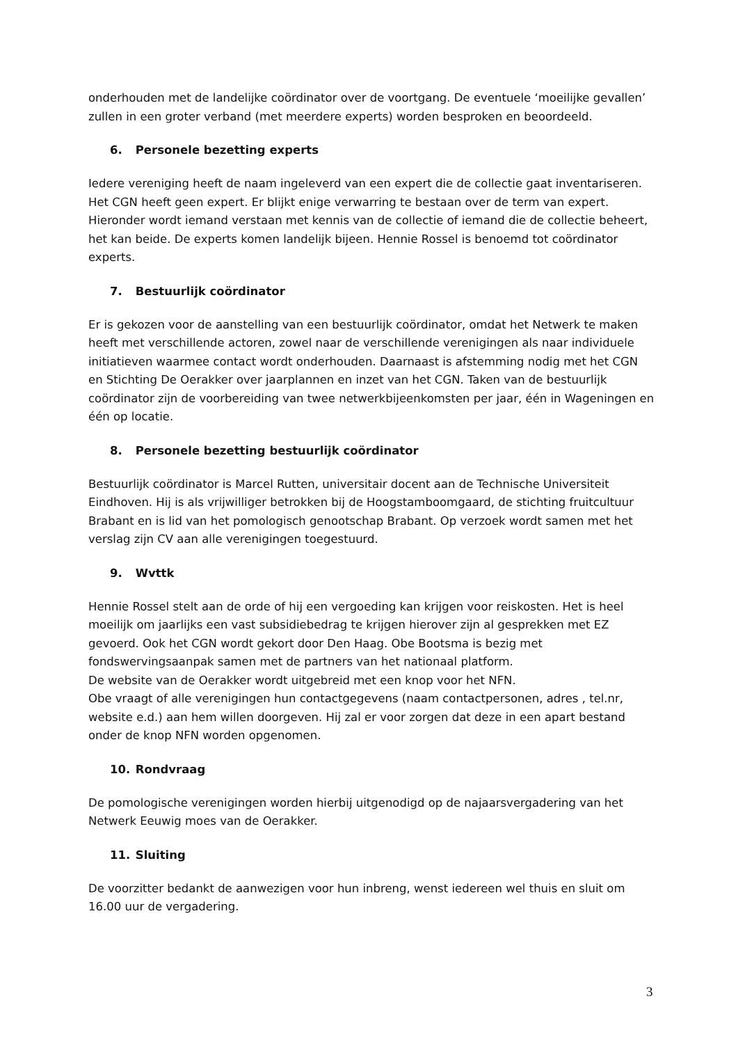onderhouden met de landelijke coördinator over de voortgang. De eventuele ‘moeilijke gevallen’ zullen in een groter verband (met meerdere experts) worden besproken en beoordeeld.
6. Personele bezetting experts
Iedere vereniging heeft de naam ingeleverd van een expert die de collectie gaat inventariseren. Het CGN heeft geen expert. Er blijkt enige verwarring te bestaan over de term van expert. Hieronder wordt iemand verstaan met kennis van de collectie of iemand die de collectie beheert, het kan beide. De experts komen landelijk bijeen. Hennie Rossel is benoemd tot coördinator experts.
7. Bestuurlijk coördinator
Er is gekozen voor de aanstelling van een bestuurlijk coördinator, omdat het Netwerk te maken heeft met verschillende actoren, zowel naar de verschillende verenigingen als naar individuele initiatieven waarmee contact wordt onderhouden. Daarnaast is afstemming nodig met het CGN en Stichting De Oerakker over jaarplannen en inzet van het CGN. Taken van de bestuurlijk coördinator zijn de voorbereiding van twee netwerkbijeenkomsten per jaar, één in Wageningen en één op locatie.
8. Personele bezetting bestuurlijk coördinator
Bestuurlijk coördinator is Marcel Rutten, universitair docent aan de Technische Universiteit Eindhoven. Hij is als vrijwilliger betrokken bij de Hoogstamboomgaard, de stichting fruitcultuur Brabant en is lid van het pomologisch genootschap Brabant. Op verzoek wordt samen met het verslag zijn CV aan alle verenigingen toegestuurd.
9. Wvttk
Hennie Rossel stelt aan de orde of hij een vergoeding kan krijgen voor reiskosten. Het is heel moeilijk om jaarlijks een vast subsidiebedrag te krijgen hierover zijn al gesprekken met EZ gevoerd. Ook het CGN wordt gekort door Den Haag. Obe Bootsma is bezig met fondswervingsaanpak samen met de partners van het nationaal platform.
De website van de Oerakker wordt uitgebreid met een knop voor het NFN.
Obe vraagt of alle verenigingen hun contactgegevens (naam contactpersonen, adres , tel.nr, website e.d.) aan hem willen doorgeven. Hij zal er voor zorgen dat deze in een apart bestand onder de knop NFN worden opgenomen.
10. Rondvraag
De pomologische verenigingen worden hierbij uitgenodigd op de najaarsvergadering van het Netwerk Eeuwig moes van de Oerakker.
11. Sluiting
De voorzitter bedankt de aanwezigen voor hun inbreng, wenst iedereen wel thuis en sluit om 16.00 uur de vergadering.
3